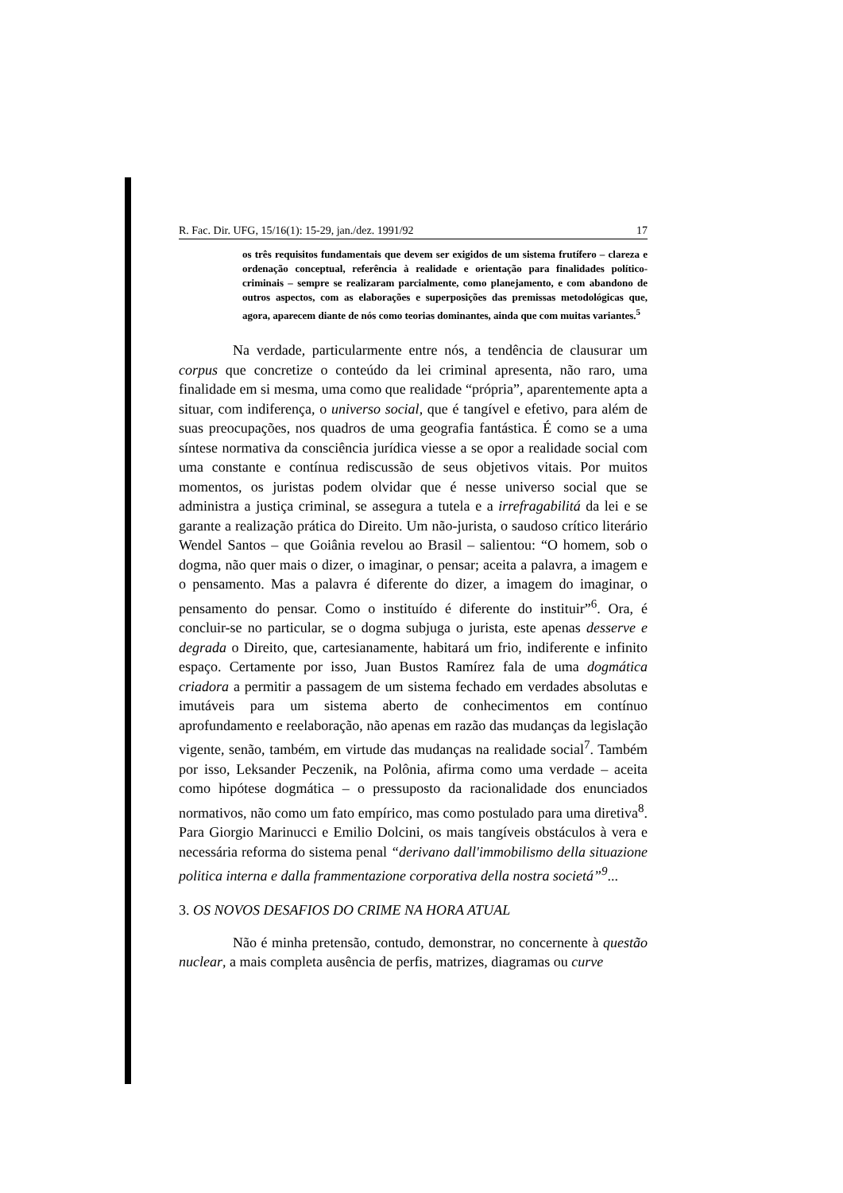R. Fac. Dir. UFG, 15/16(1): 15-29, jan./dez. 1991/92 17
os três requisitos fundamentais que devem ser exigidos de um sistema frutífero – clareza e ordenação conceptual, referência à realidade e orientação para finalidades político-criminais – sempre se realizaram parcialmente, como planejamento, e com abandono de outros aspectos, com as elaborações e superposições das premissas metodológicas que, agora, aparecem diante de nós como teorias dominantes, ainda que com muitas variantes.<sup>5</sup>
Na verdade, particularmente entre nós, a tendência de clausurar um corpus que concretize o conteúdo da lei criminal apresenta, não raro, uma finalidade em si mesma, uma como que realidade “própria”, aparentemente apta a situar, com indiferença, o universo social, que é tangível e efetivo, para além de suas preocupações, nos quadros de uma geografia fantástica. É como se a uma síntese normativa da consciência jurídica viesse a se opor a realidade social com uma constante e contínua rediscussão de seus objetivos vitais. Por muitos momentos, os juristas podem olvidar que é nesse universo social que se administra a justiça criminal, se assegura a tutela e a irrefragabilitá da lei e se garante a realização prática do Direito. Um não-jurista, o saudoso crítico literário Wendel Santos – que Goiânia revelou ao Brasil – salientou: “O homem, sob o dogma, não quer mais o dizer, o imaginar, o pensar; aceita a palavra, a imagem e o pensamento. Mas a palavra é diferente do dizer, a imagem do imaginar, o pensamento do pensar. Como o instituído é diferente do instituir”<sup>6</sup>. Ora, é concluir-se no particular, se o dogma subjuga o jurista, este apenas desserve e degrada o Direito, que, cartesianamente, habitará um frio, indiferente e infinito espaço. Certamente por isso, Juan Bustos Ramírez fala de uma dogmática criadora a permitir a passagem de um sistema fechado em verdades absolutas e imutáveis para um sistema aberto de conhecimentos em contínuo aprofundamento e reelaboração, não apenas em razão das mudanças da legislação vigente, senão, também, em virtude das mudanças na realidade social<sup>7</sup>. Também por isso, Leksander Peczenik, na Polônia, afirma como uma verdade – aceita como hipótese dogmática – o pressuposto da racionalidade dos enunciados normativos, não como um fato empírico, mas como postulado para uma diretiva<sup>8</sup>. Para Giorgio Marinucci e Emilio Dolcini, os mais tangíveis obstáculos à vera e necessária reforma do sistema penal “derivano dall'immobilismo della situazione politica interna e dalla frammentazione corporativa della nostra societá”<sup>9</sup>...
3. OS NOVOS DESAFIOS DO CRIME NA HORA ATUAL
Não é minha pretensão, contudo, demonstrar, no concernente à questão nuclear, a mais completa ausência de perfis, matrizes, diagramas ou curve